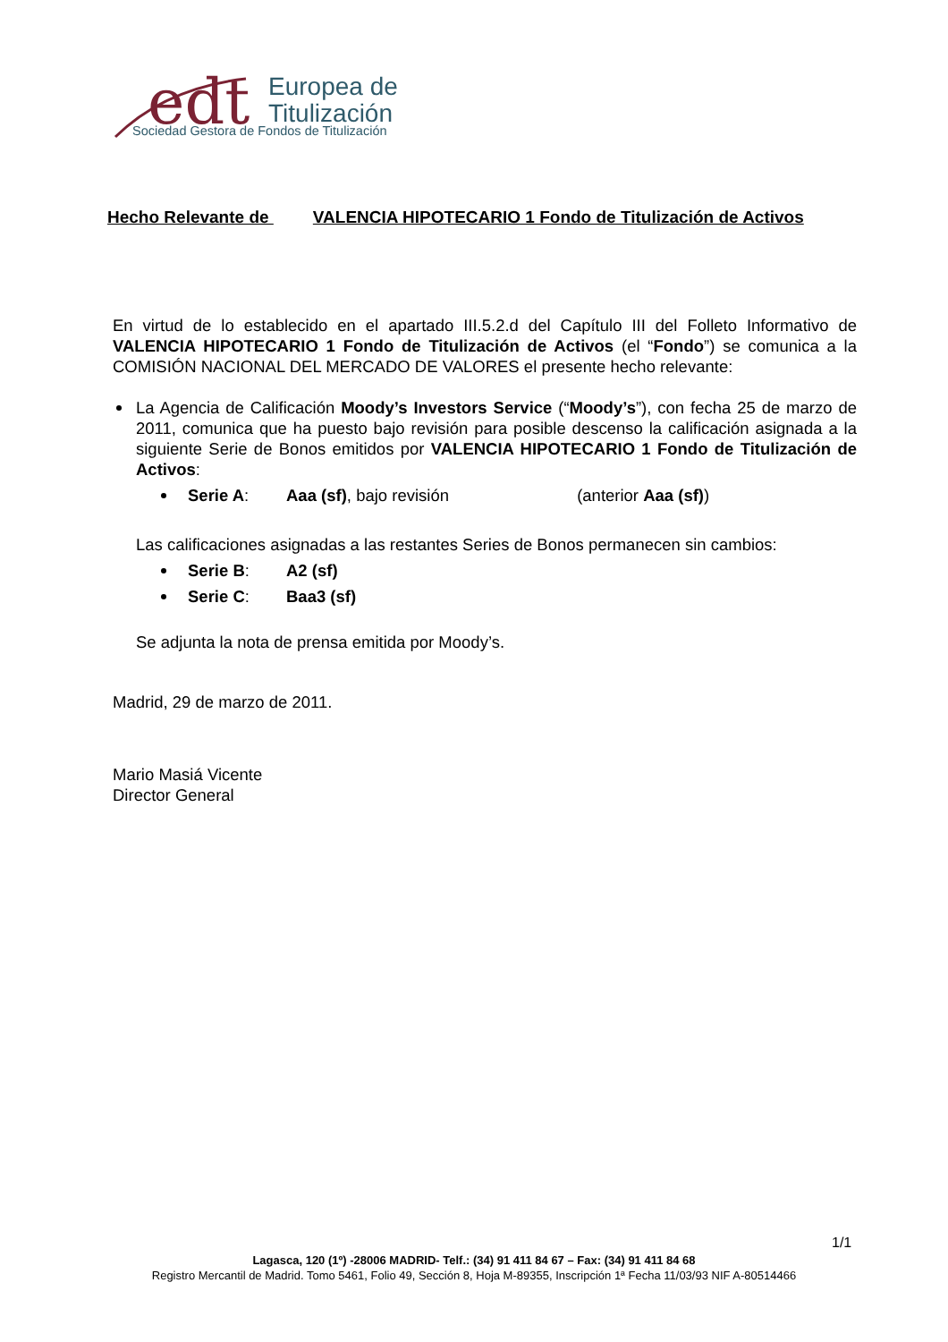edt
Europea de
Titulización
Sociedad Gestora de Fondos de Titulización
Hecho Relevante de VALENCIA HIPOTECARIO 1 Fondo de Titulización de Activos
En virtud de lo establecido en el apartado III.5.2.d del Capítulo III del Folleto Informativo de VALENCIA HIPOTECARIO 1 Fondo de Titulización de Activos (el “Fondo”) se comunica a la COMISIÓN NACIONAL DEL MERCADO DE VALORES el presente hecho relevante:
La Agencia de Calificación Moody’s Investors Service (“Moody’s”), con fecha 25 de marzo de 2011, comunica que ha puesto bajo revisión para posible descenso la calificación asignada a la siguiente Serie de Bonos emitidos por VALENCIA HIPOTECARIO 1 Fondo de Titulización de Activos:
Serie A: Aaa (sf), bajo revisión (anterior Aaa (sf))
Las calificaciones asignadas a las restantes Series de Bonos permanecen sin cambios:
Serie B: A2 (sf)
Serie C: Baa3 (sf)
Se adjunta la nota de prensa emitida por Moody’s.
Madrid, 29 de marzo de 2011.
Mario Masiá Vicente
Director General
1/1
Lagasca, 120 (1º) -28006 MADRID- Telf.: (34) 91 411 84 67 – Fax: (34) 91 411 84 68
Registro Mercantil de Madrid. Tomo 5461, Folio 49, Sección 8, Hoja M-89355, Inscripción 1ª Fecha 11/03/93 NIF A-80514466